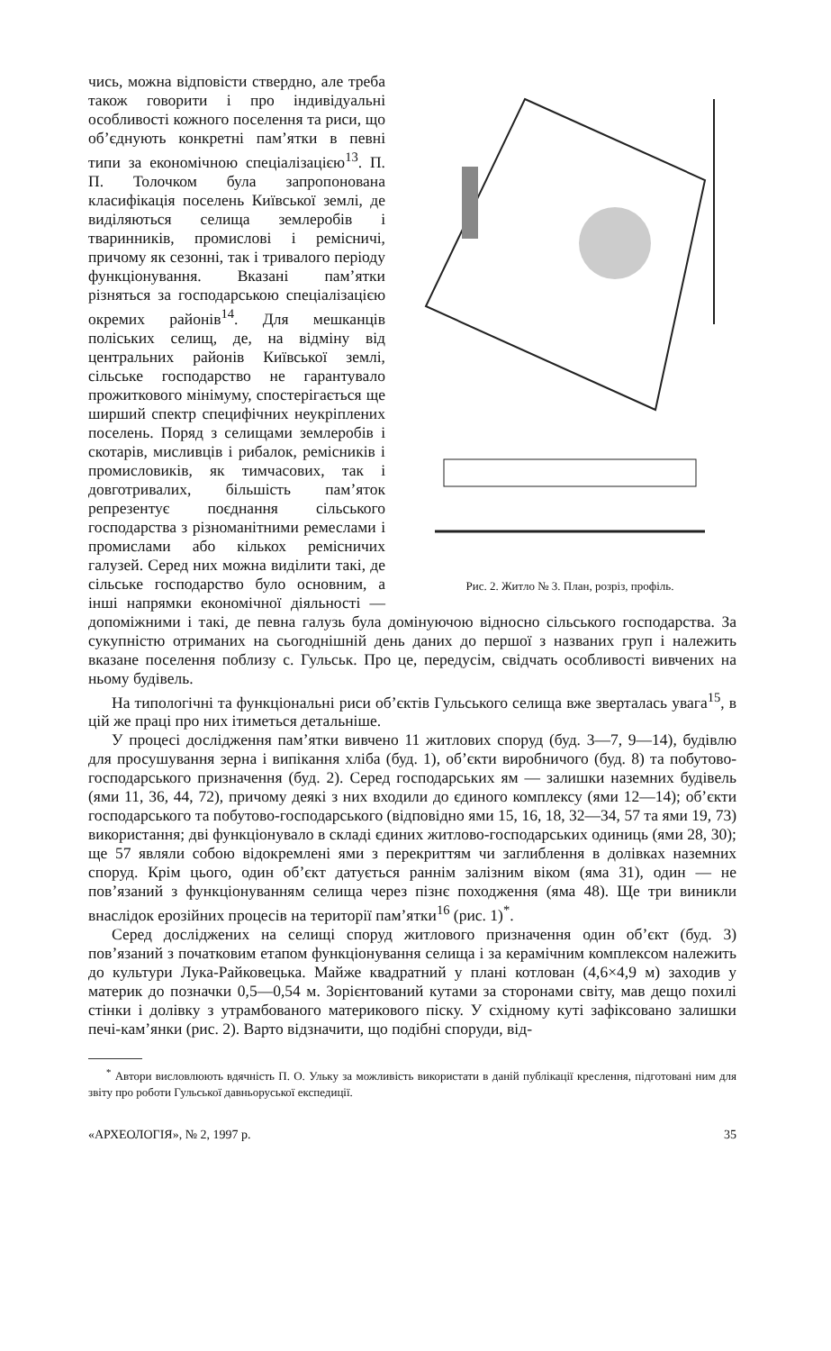Рис. 2. Житло № 3. План, розріз, профіль.
чись, можна відповісти ствердно, але треба також говорити і про індивідуальні особливості кожного поселення та риси, що об’єднують конкретні пам’ятки в певні типи за економічною спеціалізацією<sup>13</sup>. П. П. Толочком була запропонована класифікація поселень Київської землі, де виділяються селища землеробів і тваринників, промислові і ремісничі, причому як сезонні, так і тривалого періоду функціонування. Вказані пам’ятки різняться за господарською спеціалізацією окремих районів<sup>14</sup>. Для мешканців поліських селищ, де, на відміну від центральних районів Київської землі, сільське господарство не гарантувало прожиткового мінімуму, спостерігається ще ширший спектр специфічних неукріплених поселень. Поряд з селищами землеробів і скотарів, мисливців і рибалок, ремісників і промисловиків, як тимчасових, так і довготривалих, більшість пам’яток репрезентує поєднання сільського господарства з різноманітними ремеслами і промислами або кількох ремісничих галузей. Серед них можна виділити такі, де сільське господарство було основним, а інші напрямки економічної діяльності — допоміжними і такі, де певна галузь була домінуючою відносно сільського господарства. За сукупністю отриманих на сьогоднішній день даних до першої з названих груп і належить вказане поселення поблизу с. Гульськ. Про це, передусім, свідчать особливості вивчених на ньому будівель.
На типологічні та функціональні риси об’єктів Гульського селища вже зверталась увага<sup>15</sup>, в цій же праці про них ітиметься детальніше.
У процесі дослідження пам’ятки вивчено 11 житлових споруд (буд. 3—7, 9—14), будівлю для просушування зерна і випікання хліба (буд. 1), об’єкти виробничого (буд. 8) та побутово-господарського призначення (буд. 2). Серед господарських ям — залишки наземних будівель (ями 11, 36, 44, 72), причому деякі з них входили до єдиного комплексу (ями 12—14); об’єкти господарського та побутово-господарського (відповідно ями 15, 16, 18, 32—34, 57 та ями 19, 73) використання; дві функціонувало в складі єдиних житлово-господарських одиниць (ями 28, 30); ще 57 являли собою відокремлені ями з перекриттям чи заглиблення в долівках наземних споруд. Крім цього, один об’єкт датується раннім залізним віком (яма 31), один — не пов’язаний з функціонуванням селища через пізнє походження (яма 48). Ще три виникли внаслідок ерозійних процесів на території пам’ятки<sup>16</sup> (рис. 1)<sup>*</sup>.
Серед досліджених на селищі споруд житлового призначення один об’єкт (буд. 3) пов’язаний з початковим етапом функціонування селища і за керамічним комплексом належить до культури Лука-Райковецька. Майже квадратний у плані котлован (4,6×4,9 м) заходив у материк до позначки 0,5—0,54 м. Зорієнтований кутами за сторонами світу, мав дещо похилі стінки і долівку з утрамбованого материкового піску. У східному куті зафіксовано залишки печі-кам’янки (рис. 2). Варто відзначити, що подібні споруди, від-
<sup>*</sup> Автори висловлюють вдячність П. О. Ульку за можливість використати в даній публікації креслення, підготовані ним для звіту про роботи Гульської давньоруської експедиції.
«АРХЕОЛОГІЯ», № 2, 1997 р. 35